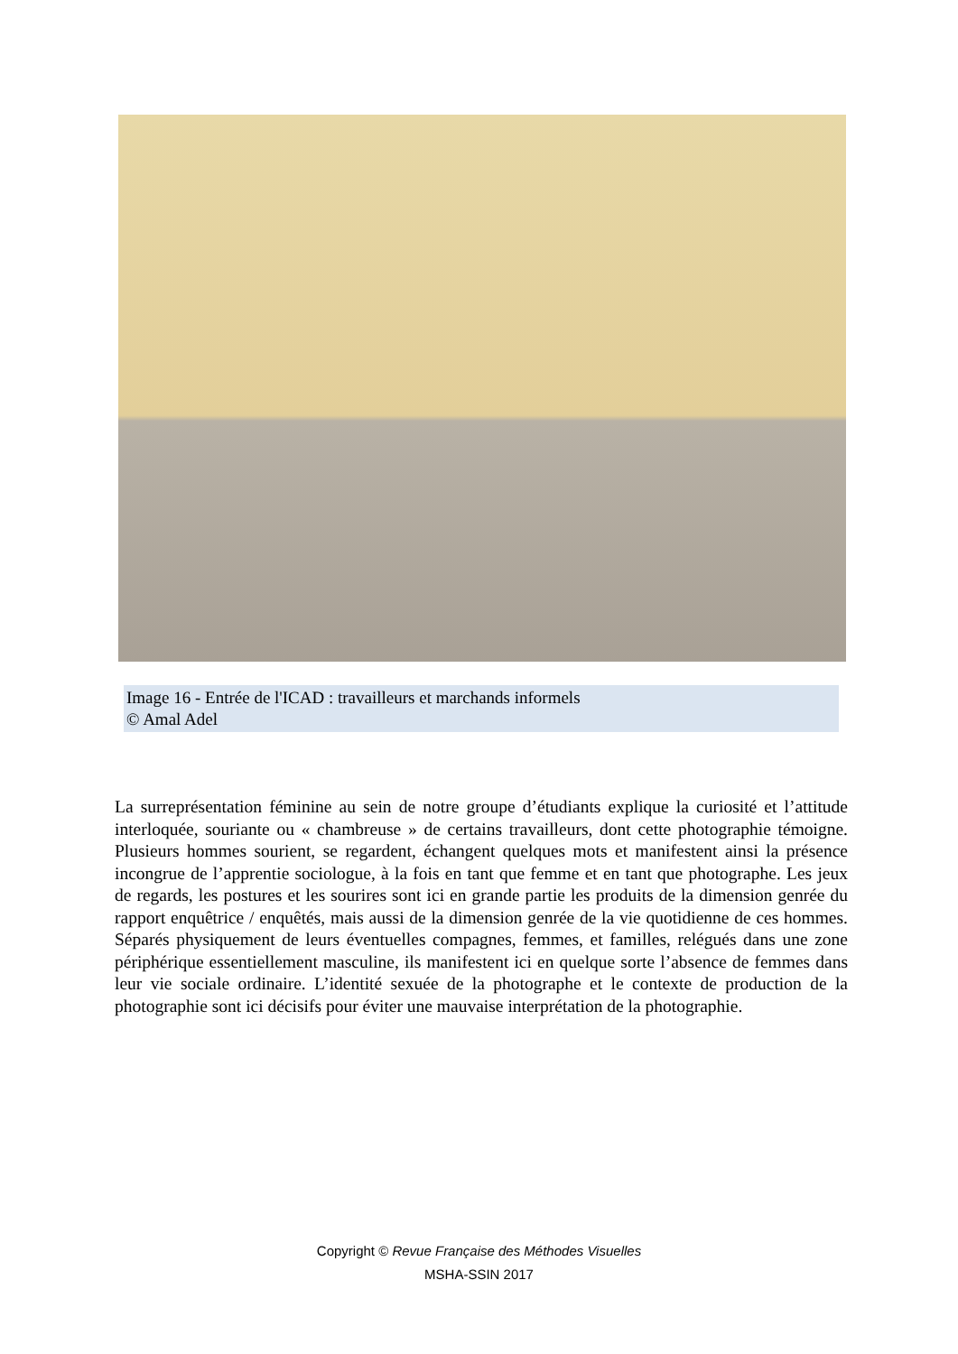Image 16 - Entrée de l'ICAD : travailleurs et marchands informels
© Amal Adel
La surreprésentation féminine au sein de notre groupe d’étudiants explique la curiosité et l’attitude interloquée, souriante ou « chambreuse » de certains travailleurs, dont cette photographie témoigne. Plusieurs hommes sourient, se regardent, échangent quelques mots et manifestent ainsi la présence incongrue de l’apprentie sociologue, à la fois en tant que femme et en tant que photographe. Les jeux de regards, les postures et les sourires sont ici en grande partie les produits de la dimension genrée du rapport enquêtrice / enquêtés, mais aussi de la dimension genrée de la vie quotidienne de ces hommes. Séparés physiquement de leurs éventuelles compagnes, femmes, et familles, relégués dans une zone périphérique essentiellement masculine, ils manifestent ici en quelque sorte l’absence de femmes dans leur vie sociale ordinaire. L’identité sexuée de la photographe et le contexte de production de la photographie sont ici décisifs pour éviter une mauvaise interprétation de la photographie.
Copyright © Revue Française des Méthodes Visuelles
MSHA-SSIN 2017